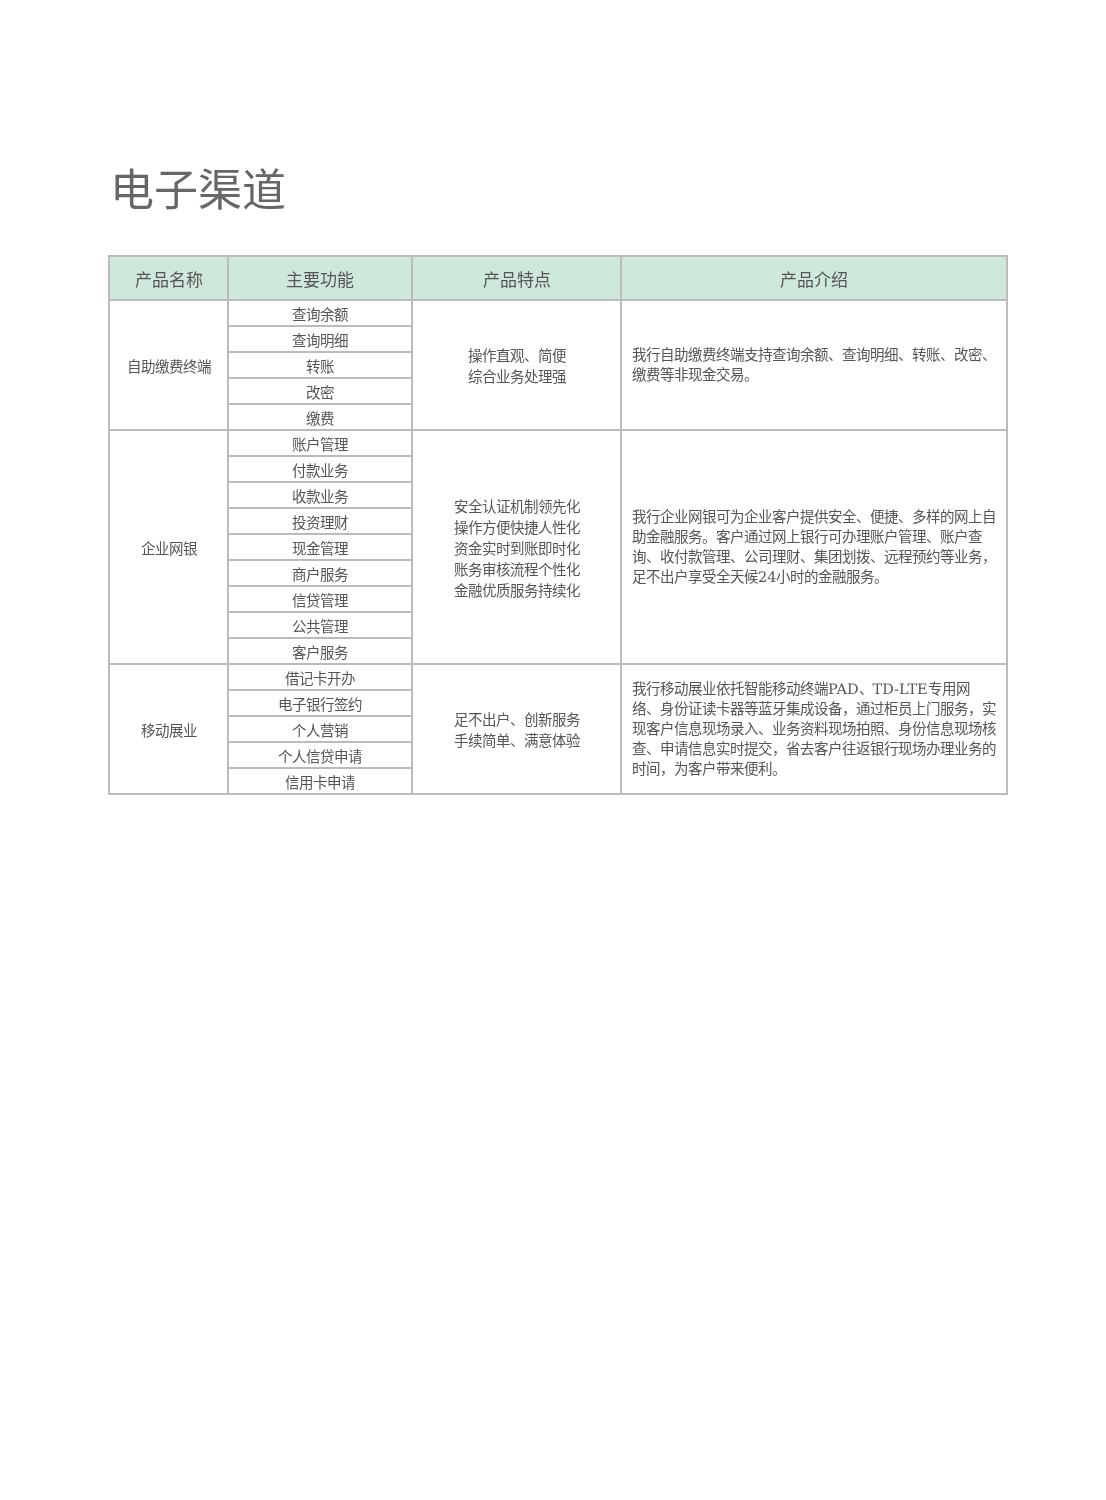电子渠道
| 产品名称 | 主要功能 | 产品特点 | 产品介绍 |
| --- | --- | --- | --- |
| 自助缴费终端 | 查询余额 | 操作直观、简便 综合业务处理强 | 我行自助缴费终端支持查询余额、查询明细、转账、改密、缴费等非现金交易。 |
| | 查询明细 | | |
| | 转账 | | |
| | 改密 | | |
| | 缴费 | | |
| 企业网银 | 账户管理 | 安全认证机制领先化 操作方便快捷人性化 资金实时到账即时化 账务审核流程个性化 金融优质服务持续化 | 我行企业网银可为企业客户提供安全、便捷、多样的网上自助金融服务。客户通过网上银行可办理账户管理、账户查询、收付款管理、公司理财、集团划拨、远程预约等业务，足不出户享受全天候24小时的金融服务。 |
| | 付款业务 | | |
| | 收款业务 | | |
| | 投资理财 | | |
| | 现金管理 | | |
| | 商户服务 | | |
| | 信贷管理 | | |
| | 公共管理 | | |
| | 客户服务 | | |
| 移动展业 | 借记卡开办 | 足不出户、创新服务 手续简单、满意体验 | 我行移动展业依托智能移动终端PAD、TD-LTE专用网络、身份证读卡器等蓝牙集成设备，通过柜员上门服务，实现客户信息现场录入、业务资料现场拍照、身份信息现场核查、申请信息实时提交，省去客户往返银行现场办理业务的时间，为客户带来便利。 |
| | 电子银行签约 | | |
| | 个人营销 | | |
| | 个人信贷申请 | | |
| | 信用卡申请 | | |